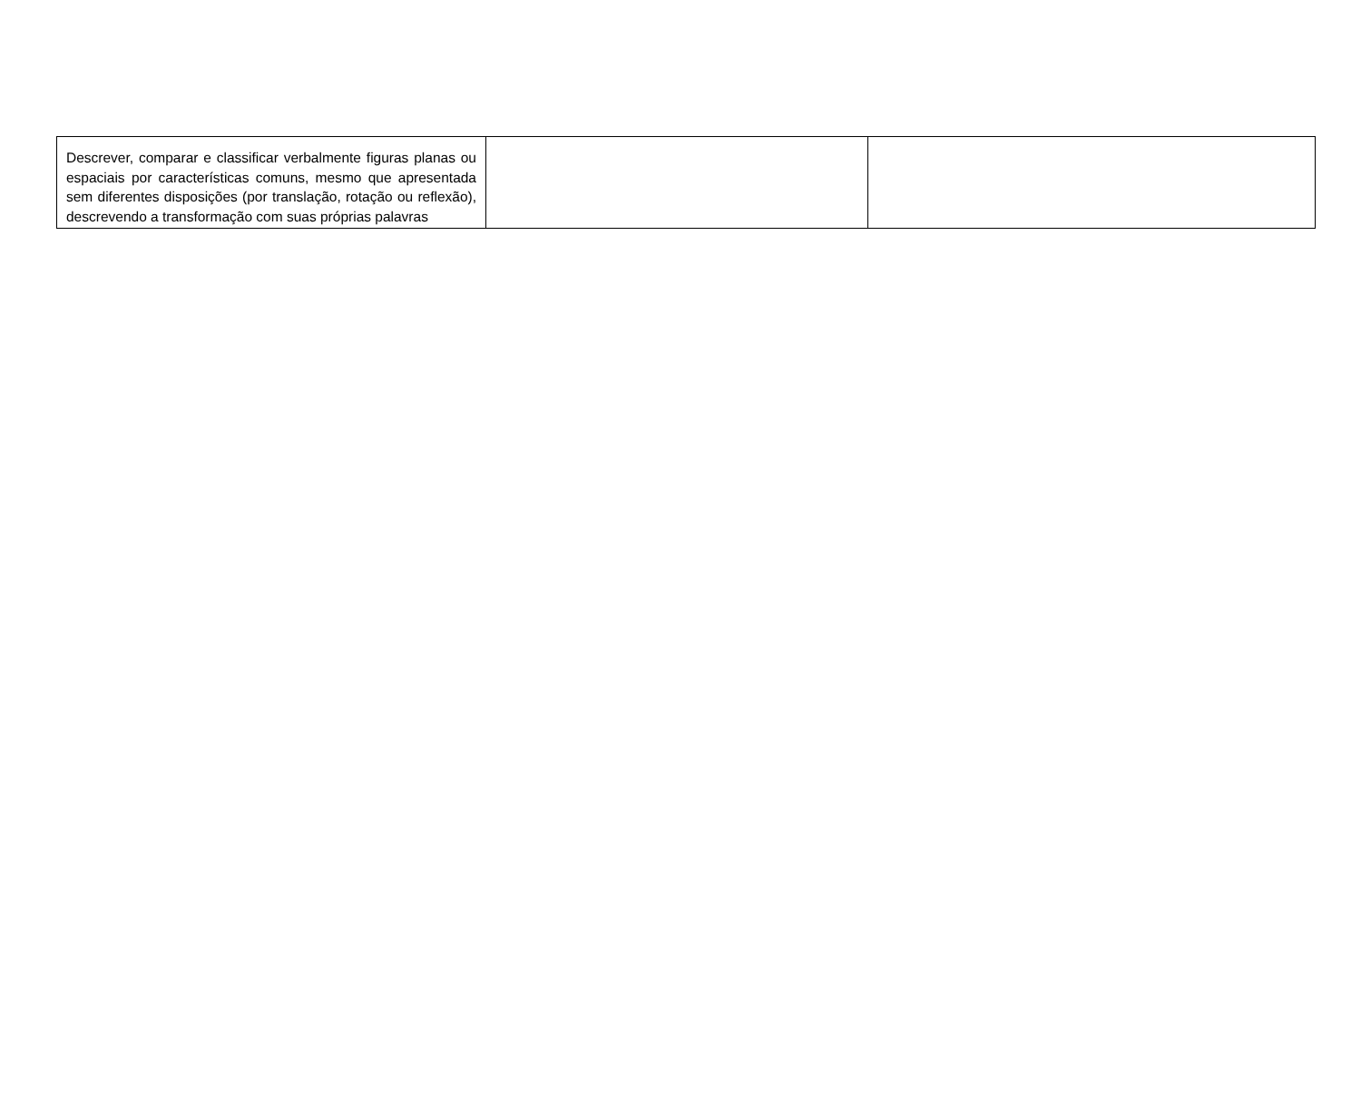| Descrever, comparar e classificar verbalmente figuras planas ou espaciais por características comuns, mesmo que apresentada sem diferentes disposições (por translação, rotação ou reflexão), descrevendo a transformação com suas próprias palavras | | |